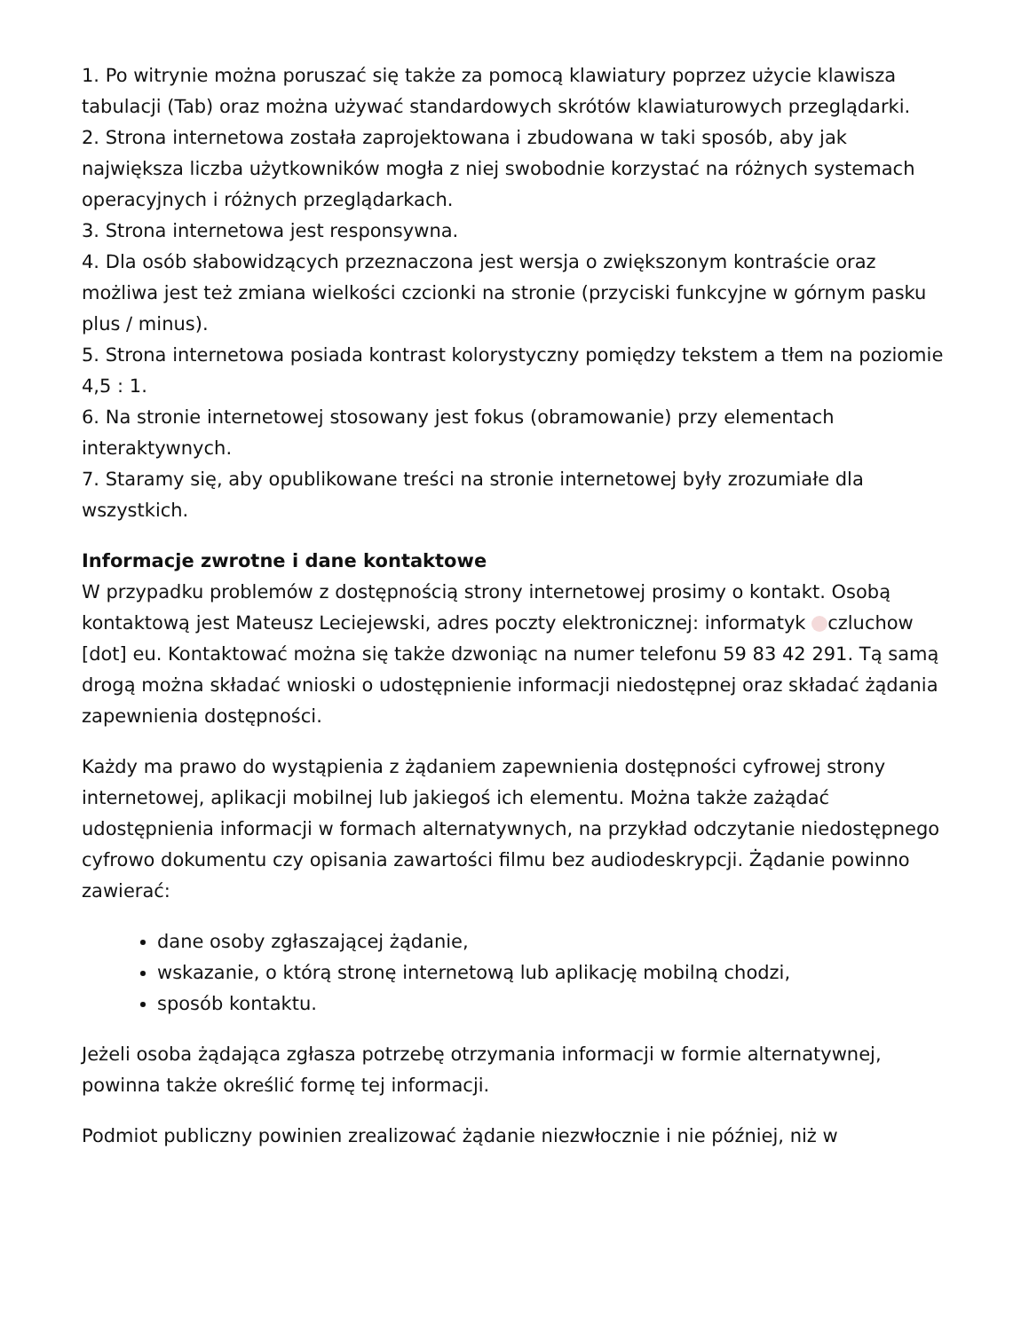1. Po witrynie można poruszać się także za pomocą klawiatury poprzez użycie klawisza tabulacji (Tab) oraz można używać standardowych skrótów klawiaturowych przeglądarki.
2. Strona internetowa została zaprojektowana i zbudowana w taki sposób, aby jak największa liczba użytkowników mogła z niej swobodnie korzystać na różnych systemach operacyjnych i różnych przeglądarkach.
3. Strona internetowa jest responsywna.
4. Dla osób słabowidzących przeznaczona jest wersja o zwiększonym kontraście oraz możliwa jest też zmiana wielkości czcionki na stronie (przyciski funkcyjne w górnym pasku plus / minus).
5. Strona internetowa posiada kontrast kolorystyczny pomiędzy tekstem a tłem na poziomie 4,5 : 1.
6. Na stronie internetowej stosowany jest fokus (obramowanie) przy elementach interaktywnych.
7. Staramy się, aby opublikowane treści na stronie internetowej były zrozumiałe dla wszystkich.
Informacje zwrotne i dane kontaktowe
W przypadku problemów z dostępnością strony internetowej prosimy o kontakt. Osobą kontaktową jest Mateusz Leciejewski, adres poczty elektronicznej: informatyk czluchow [dot] eu. Kontaktować można się także dzwoniąc na numer telefonu 59 83 42 291. Tą samą drogą można składać wnioski o udostępnienie informacji niedostępnej oraz składać żądania zapewnienia dostępności.
Każdy ma prawo do wystąpienia z żądaniem zapewnienia dostępności cyfrowej strony internetowej, aplikacji mobilnej lub jakiegoś ich elementu. Można także zażądać udostępnienia informacji w formach alternatywnych, na przykład odczytanie niedostępnego cyfrowo dokumentu czy opisania zawartości filmu bez audiodeskrypcji. Żądanie powinno zawierać:
dane osoby zgłaszającej żądanie,
wskazanie, o którą stronę internetową lub aplikację mobilną chodzi,
sposób kontaktu.
Jeżeli osoba żądająca zgłasza potrzebę otrzymania informacji w formie alternatywnej, powinna także określić formę tej informacji.
Podmiot publiczny powinien zrealizować żądanie niezwłocznie i nie później, niż w